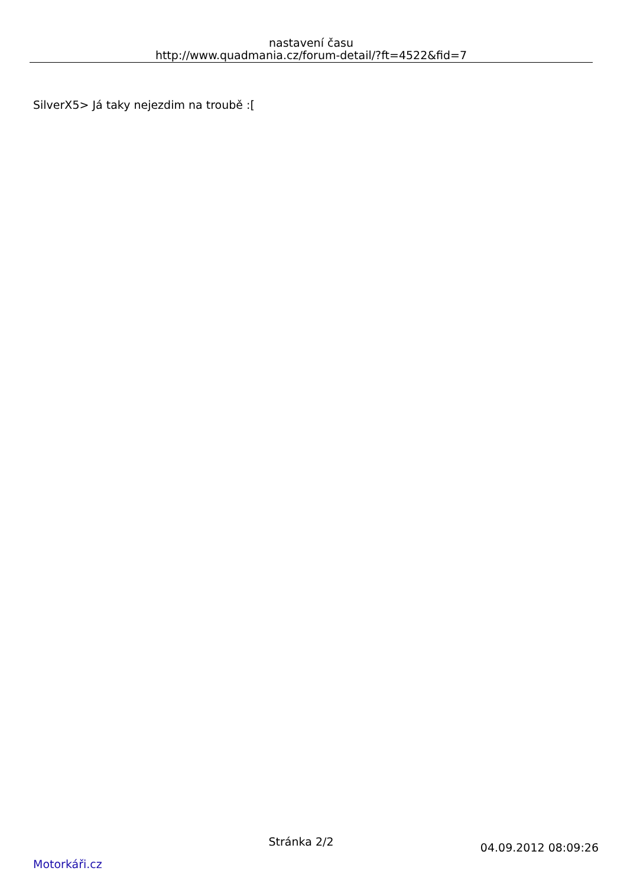nastavení času
http://www.quadmania.cz/forum-detail/?ft=4522&fid=7
SilverX5> Já taky nejezdim na troubě :[
Stránka 2/2
Motorkáři.cz
04.09.2012 08:09:26